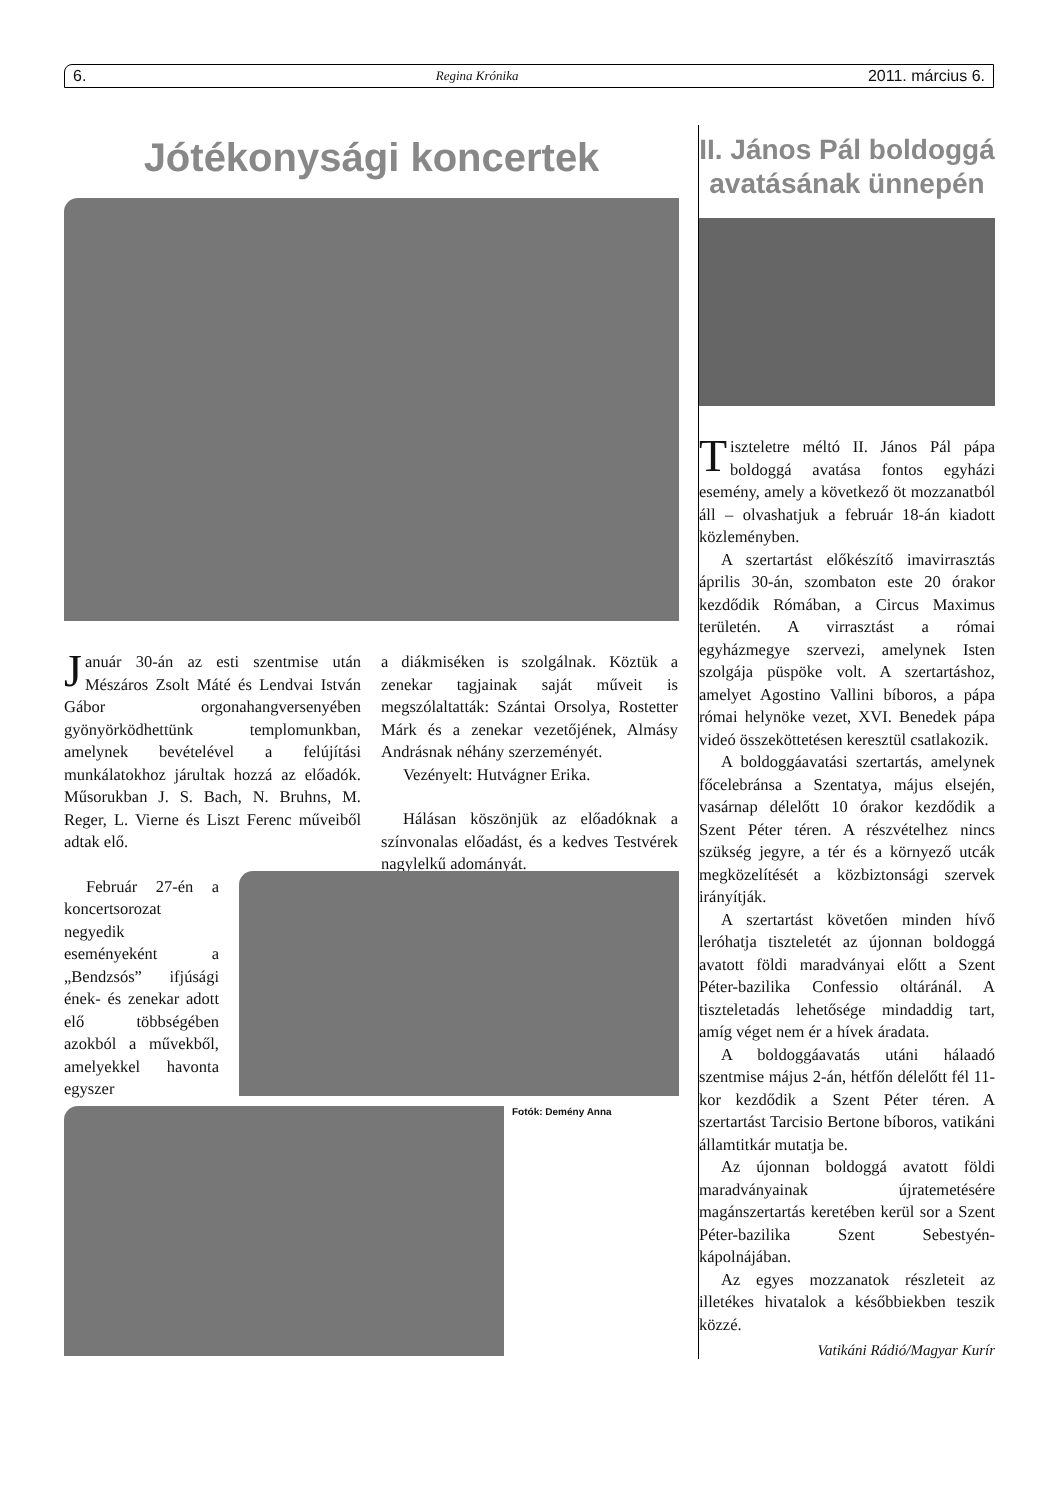6. Regina Krónika 2011. március 6.
Jótékonysági koncertek
Január 30-án az esti szentmise után Mészáros Zsolt Máté és Lendvai István Gábor orgonahangversenyében gyönyörködhettünk templomunkban, amelynek bevételével a felújítási munkálatokhoz járultak hozzá az előadók. Műsorukban J. S. Bach, N. Bruhns, M. Reger, L. Vierne és Liszt Ferenc műveiből adtak elő.
Február 27-én a koncertsorozat negyedik eseményeként a „Bendzsós” ifjúsági ének- és zenekar adott elő többségében azokból a művekből, amelyekkel havonta egyszer
a diákmiséken is szolgálnak. Köztük a zenekar tagjainak saját műveit is megszólaltatták: Szántai Orsolya, Rostetter Márk és a zenekar vezetőjének, Almásy Andrásnak néhány szerzeményét.
Vezényelt: Hutvágner Erika.
Hálásan köszönjük az előadóknak a színvonalas előadást, és a kedves Testvérek nagylelkű adományát.
Fotók: Demény Anna
II. János Pál boldoggá avatásának ünnepén
Tiszteletre méltó II. János Pál pápa boldoggá avatása fontos egyházi esemény, amely a következő öt mozzanatból áll – olvashatjuk a február 18-án kiadott közleményben.
A szertartást előkészítő imavirrasztás április 30-án, szombaton este 20 órakor kezdődik Rómában, a Circus Maximus területén. A virrasztást a római egyházmegye szervezi, amelynek Isten szolgája püspöke volt. A szertartáshoz, amelyet Agostino Vallini bíboros, a pápa római helynöke vezet, XVI. Benedek pápa videó összeköttetésen keresztül csatlakozik.
A boldoggáavatási szertartás, amelynek főcelebránsa a Szentatya, május elsején, vasárnap délelőtt 10 órakor kezdődik a Szent Péter téren. A részvételhez nincs szükség jegyre, a tér és a környező utcák megközelítését a közbiztonsági szervek irányítják.
A szertartást követően minden hívő leróhatja tiszteletét az újonnan boldoggá avatott földi maradványai előtt a Szent Péter-bazilika Confessio oltáránál. A tiszteletadás lehetősége mindaddig tart, amíg véget nem ér a hívek áradata.
A boldoggáavatás utáni hálaadó szentmise május 2-án, hétfőn délelőtt fél 11-kor kezdődik a Szent Péter téren. A szertartást Tarcisio Bertone bíboros, vatikáni államtitkár mutatja be.
Az újonnan boldoggá avatott földi maradványainak újratemetésére magánszertartás keretében kerül sor a Szent Péter-bazilika Szent Sebestyén-kápolnájában.
Az egyes mozzanatok részleteit az illetékes hivatalok a későbbiekben teszik közzé.
Vatikáni Rádió/Magyar Kurír